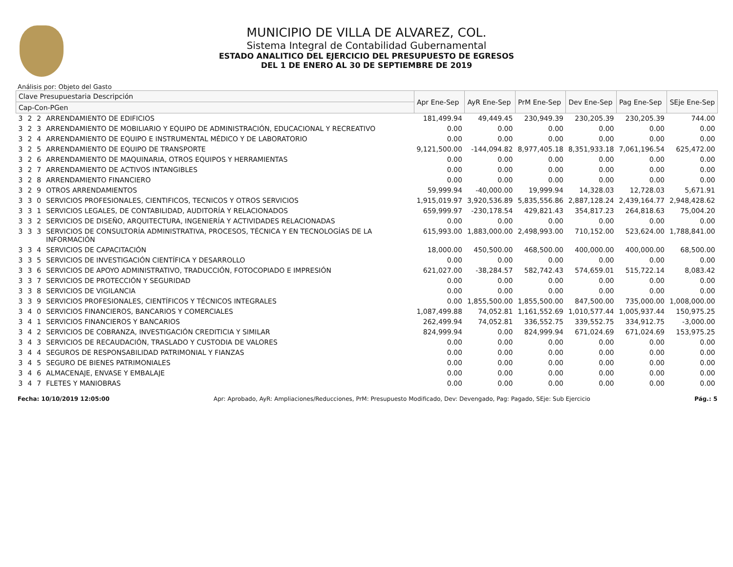MUNICIPIO DE VILLA DE ALVAREZ, COL.
Sistema Integral de Contabilidad Gubernamental
ESTADO ANALITICO DEL EJERCICIO DEL PRESUPUESTO DE EGRESOS
DEL 1 DE ENERO AL 30 DE SEPTIEMBRE DE 2019
Análisis por: Objeto del Gasto
| Clave Presupuestaria Descripción | | | | Apr Ene-Sep | AyR Ene-Sep | PrM Ene-Sep | Dev Ene-Sep | Pag Ene-Sep | SEje Ene-Sep |
| --- | --- | --- | --- | --- | --- | --- | --- | --- | --- |
| Cap-Con-PGen | | | | | | | | | |
| 3 | 2 | 2 | ARRENDAMIENTO DE EDIFICIOS | 181,499.94 | 49,449.45 | 230,949.39 | 230,205.39 | 230,205.39 | 744.00 |
| 3 | 2 | 3 | ARRENDAMIENTO DE MOBILIARIO Y EQUIPO DE ADMINISTRACIÓN, EDUCACIONAL Y RECREATIVO | 0.00 | 0.00 | 0.00 | 0.00 | 0.00 | 0.00 |
| 3 | 2 | 4 | ARRENDAMIENTO DE EQUIPO E INSTRUMENTAL MÉDICO Y DE LABORATORIO | 0.00 | 0.00 | 0.00 | 0.00 | 0.00 | 0.00 |
| 3 | 2 | 5 | ARRENDAMIENTO DE EQUIPO DE TRANSPORTE | 9,121,500.00 | -144,094.82 | 8,977,405.18 | 8,351,933.18 | 7,061,196.54 | 625,472.00 |
| 3 | 2 | 6 | ARRENDAMIENTO DE MAQUINARIA, OTROS EQUIPOS Y HERRAMIENTAS | 0.00 | 0.00 | 0.00 | 0.00 | 0.00 | 0.00 |
| 3 | 2 | 7 | ARRENDAMIENTO DE ACTIVOS INTANGIBLES | 0.00 | 0.00 | 0.00 | 0.00 | 0.00 | 0.00 |
| 3 | 2 | 8 | ARRENDAMIENTO FINANCIERO | 0.00 | 0.00 | 0.00 | 0.00 | 0.00 | 0.00 |
| 3 | 2 | 9 | OTROS ARRENDAMIENTOS | 59,999.94 | -40,000.00 | 19,999.94 | 14,328.03 | 12,728.03 | 5,671.91 |
| 3 | 3 | 0 | SERVICIOS PROFESIONALES, CIENTIFICOS, TECNICOS Y OTROS SERVICIOS | 1,915,019.97 | 3,920,536.89 | 5,835,556.86 | 2,887,128.24 | 2,439,164.77 | 2,948,428.62 |
| 3 | 3 | 1 | SERVICIOS LEGALES, DE CONTABILIDAD, AUDITORÍA Y RELACIONADOS | 659,999.97 | -230,178.54 | 429,821.43 | 354,817.23 | 264,818.63 | 75,004.20 |
| 3 | 3 | 2 | SERVICIOS DE DISEÑO, ARQUITECTURA, INGENIERÍA Y ACTIVIDADES RELACIONADAS | 0.00 | 0.00 | 0.00 | 0.00 | 0.00 | 0.00 |
| 3 | 3 | 3 | SERVICIOS DE CONSULTORÍA ADMINISTRATIVA, PROCESOS, TÉCNICA Y EN TECNOLOGÍAS DE LA INFORMACIÓN | 615,993.00 | 1,883,000.00 | 2,498,993.00 | 710,152.00 | 523,624.00 | 1,788,841.00 |
| 3 | 3 | 4 | SERVICIOS DE CAPACITACIÓN | 18,000.00 | 450,500.00 | 468,500.00 | 400,000.00 | 400,000.00 | 68,500.00 |
| 3 | 3 | 5 | SERVICIOS DE INVESTIGACIÓN CIENTÍFICA Y DESARROLLO | 0.00 | 0.00 | 0.00 | 0.00 | 0.00 | 0.00 |
| 3 | 3 | 6 | SERVICIOS DE APOYO ADMINISTRATIVO, TRADUCCIÓN, FOTOCOPIADO E IMPRESIÓN | 621,027.00 | -38,284.57 | 582,742.43 | 574,659.01 | 515,722.14 | 8,083.42 |
| 3 | 3 | 7 | SERVICIOS DE PROTECCIÓN Y SEGURIDAD | 0.00 | 0.00 | 0.00 | 0.00 | 0.00 | 0.00 |
| 3 | 3 | 8 | SERVICIOS DE VIGILANCIA | 0.00 | 0.00 | 0.00 | 0.00 | 0.00 | 0.00 |
| 3 | 3 | 9 | SERVICIOS PROFESIONALES, CIENTÍFICOS Y TÉCNICOS INTEGRALES | 0.00 | 1,855,500.00 | 1,855,500.00 | 847,500.00 | 735,000.00 | 1,008,000.00 |
| 3 | 4 | 0 | SERVICIOS FINANCIEROS, BANCARIOS Y COMERCIALES | 1,087,499.88 | 74,052.81 | 1,161,552.69 | 1,010,577.44 | 1,005,937.44 | 150,975.25 |
| 3 | 4 | 1 | SERVICIOS FINANCIEROS Y BANCARIOS | 262,499.94 | 74,052.81 | 336,552.75 | 339,552.75 | 334,912.75 | -3,000.00 |
| 3 | 4 | 2 | SERVICIOS DE COBRANZA, INVESTIGACIÓN CREDITICIA Y SIMILAR | 824,999.94 | 0.00 | 824,999.94 | 671,024.69 | 671,024.69 | 153,975.25 |
| 3 | 4 | 3 | SERVICIOS DE RECAUDACIÓN, TRASLADO Y CUSTODIA DE VALORES | 0.00 | 0.00 | 0.00 | 0.00 | 0.00 | 0.00 |
| 3 | 4 | 4 | SEGUROS DE RESPONSABILIDAD PATRIMONIAL Y FIANZAS | 0.00 | 0.00 | 0.00 | 0.00 | 0.00 | 0.00 |
| 3 | 4 | 5 | SEGURO DE BIENES PATRIMONIALES | 0.00 | 0.00 | 0.00 | 0.00 | 0.00 | 0.00 |
| 3 | 4 | 6 | ALMACENAJE, ENVASE Y EMBALAJE | 0.00 | 0.00 | 0.00 | 0.00 | 0.00 | 0.00 |
| 3 | 4 | 7 | FLETES Y MANIOBRAS | 0.00 | 0.00 | 0.00 | 0.00 | 0.00 | 0.00 |
Fecha: 10/10/2019 12:05:00 Apr: Aprobado, AyR: Ampliaciones/Reducciones, PrM: Presupuesto Modificado, Dev: Devengado, Pag: Pagado, SEje: Sub Ejercicio Pág.: 5